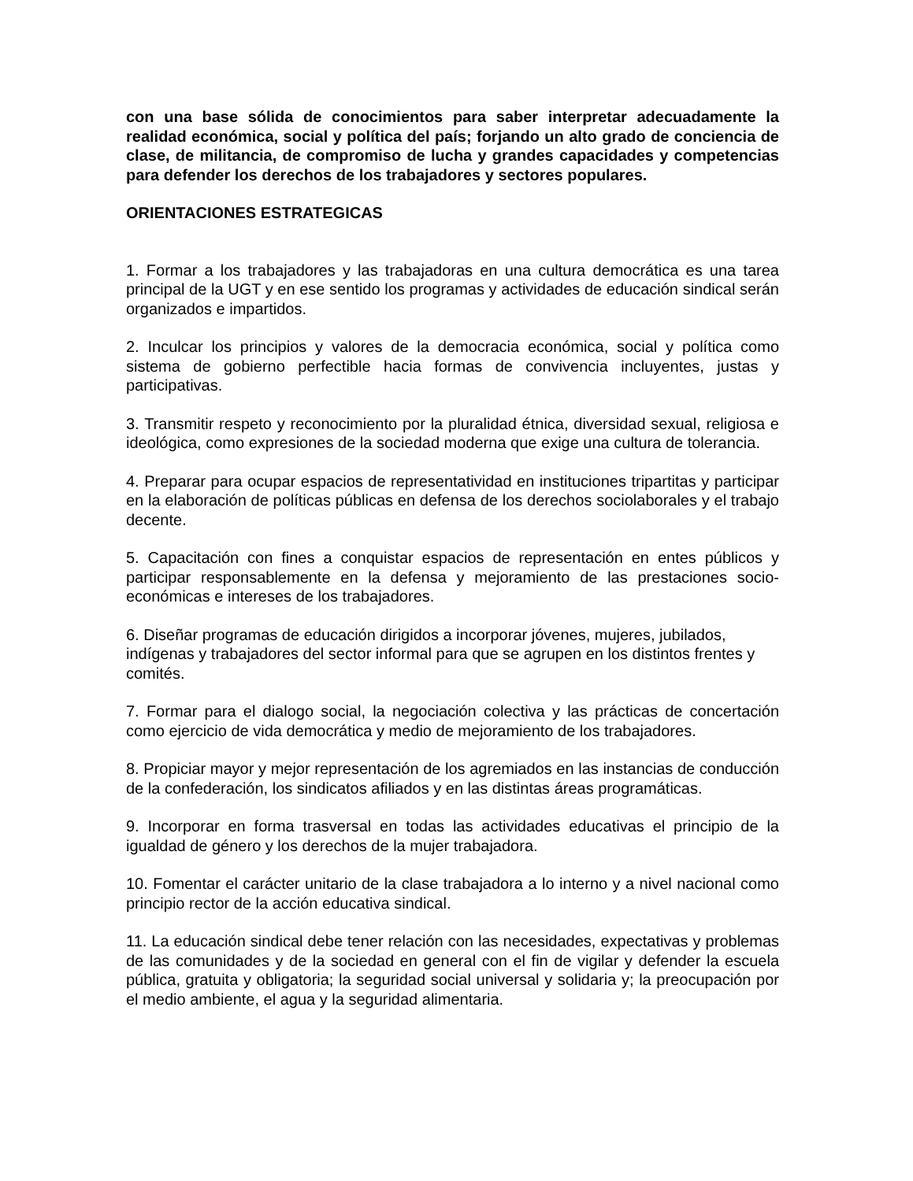con una base sólida de conocimientos para saber interpretar adecuadamente la realidad económica, social y política del país; forjando un alto grado de conciencia de clase, de militancia, de compromiso de lucha y grandes capacidades y competencias para defender los derechos de los trabajadores y sectores populares.
ORIENTACIONES ESTRATEGICAS
1. Formar a los trabajadores y las trabajadoras en una cultura democrática es una tarea principal de la UGT y en ese sentido los programas y actividades de educación sindical serán organizados e impartidos.
2. Inculcar los principios y valores de la democracia económica, social y política como sistema de gobierno perfectible hacia formas de convivencia incluyentes, justas y participativas.
3. Transmitir respeto y reconocimiento por la pluralidad étnica, diversidad sexual, religiosa e ideológica, como expresiones de la sociedad moderna que exige una cultura de tolerancia.
4. Preparar para ocupar espacios de representatividad en instituciones tripartitas y participar en la elaboración de políticas públicas en defensa de los derechos sociolaborales y el trabajo decente.
5. Capacitación con fines a conquistar espacios de representación en entes públicos y participar responsablemente en la defensa y mejoramiento de las prestaciones socio-económicas e intereses de los trabajadores.
6. Diseñar programas de educación dirigidos a incorporar jóvenes, mujeres, jubilados, indígenas y trabajadores del sector informal para que se agrupen en los distintos frentes y comités.
7. Formar para el dialogo social, la negociación colectiva y las prácticas de concertación como ejercicio de vida democrática y medio de mejoramiento de los trabajadores.
8. Propiciar mayor y mejor representación de los agremiados en las instancias de conducción de la confederación, los sindicatos afiliados y en las distintas áreas programáticas.
9. Incorporar en forma trasversal en todas las actividades educativas el principio de la igualdad de género y los derechos de la mujer trabajadora.
10. Fomentar el carácter unitario de la clase trabajadora a lo interno y a nivel nacional como principio rector de la acción educativa sindical.
11. La educación sindical debe tener relación con las necesidades, expectativas y problemas de las comunidades y de la sociedad en general con el fin de vigilar y defender la escuela pública, gratuita y obligatoria; la seguridad social universal y solidaria y; la preocupación por el medio ambiente, el agua y la seguridad alimentaria.